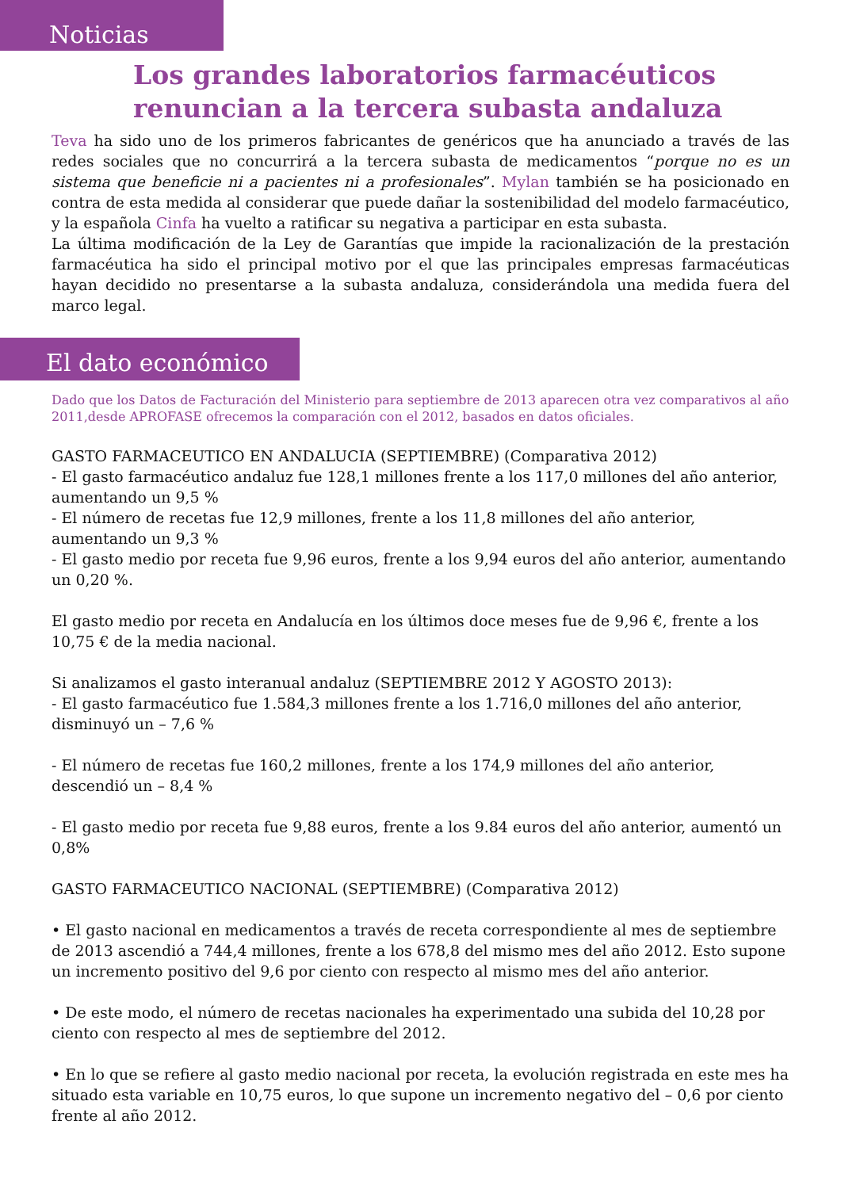Noticias
Los grandes laboratorios farmacéuticos
renuncian a la tercera subasta andaluza
Teva ha sido uno de los primeros fabricantes de genéricos que ha anunciado a través de las redes sociales que no concurrirá a la tercera subasta de medicamentos “porque no es un sistema que beneficie ni a pacientes ni a profesionales”. Mylan también se ha posicionado en contra de esta medida al considerar que puede dañar la sostenibilidad del modelo farmacéutico, y la española Cinfa ha vuelto a ratificar su negativa a participar en esta subasta.
La última modificación de la Ley de Garantías que impide la racionalización de la prestación farmacéutica ha sido el principal motivo por el que las principales empresas farmacéuticas hayan decidido no presentarse a la subasta andaluza, considerándola una medida fuera del marco legal.
El dato económico
Dado que los Datos de Facturación del Ministerio para septiembre de 2013 aparecen otra vez comparativos al año 2011,desde APROFASE ofrecemos la comparación con el 2012, basados en datos oficiales.
GASTO FARMACEUTICO EN ANDALUCIA (SEPTIEMBRE) (Comparativa 2012)
- El gasto farmacéutico andaluz fue 128,1 millones frente a los 117,0 millones del año anterior, aumentando un 9,5 %
- El número de recetas fue 12,9 millones, frente a los 11,8 millones del año anterior, aumentando un 9,3 %
- El gasto medio por receta fue 9,96 euros, frente a los 9,94 euros del año anterior, aumentando un 0,20 %.
El gasto medio por receta en Andalucía en los últimos doce meses fue de 9,96 €, frente a los 10,75 € de la media nacional.
Si analizamos el gasto interanual andaluz (SEPTIEMBRE 2012 Y AGOSTO 2013):
- El gasto farmacéutico fue 1.584,3 millones frente a los 1.716,0 millones del año anterior, disminuyó un – 7,6 %
- El número de recetas fue 160,2 millones, frente a los 174,9 millones del año anterior, descendió un – 8,4 %
- El gasto medio por receta fue 9,88 euros, frente a los 9.84 euros del año anterior, aumentó un 0,8%
GASTO FARMACEUTICO NACIONAL (SEPTIEMBRE) (Comparativa 2012)
• El gasto nacional en medicamentos a través de receta correspondiente al mes de septiembre de 2013 ascendió a 744,4 millones, frente a los 678,8 del mismo mes del año 2012. Esto supone un incremento positivo del 9,6 por ciento con respecto al mismo mes del año anterior.
• De este modo, el número de recetas nacionales ha experimentado una subida del 10,28 por ciento con respecto al mes de septiembre del 2012.
• En lo que se refiere al gasto medio nacional por receta, la evolución registrada en este mes ha situado esta variable en 10,75 euros, lo que supone un incremento negativo del – 0,6 por ciento frente al año 2012.